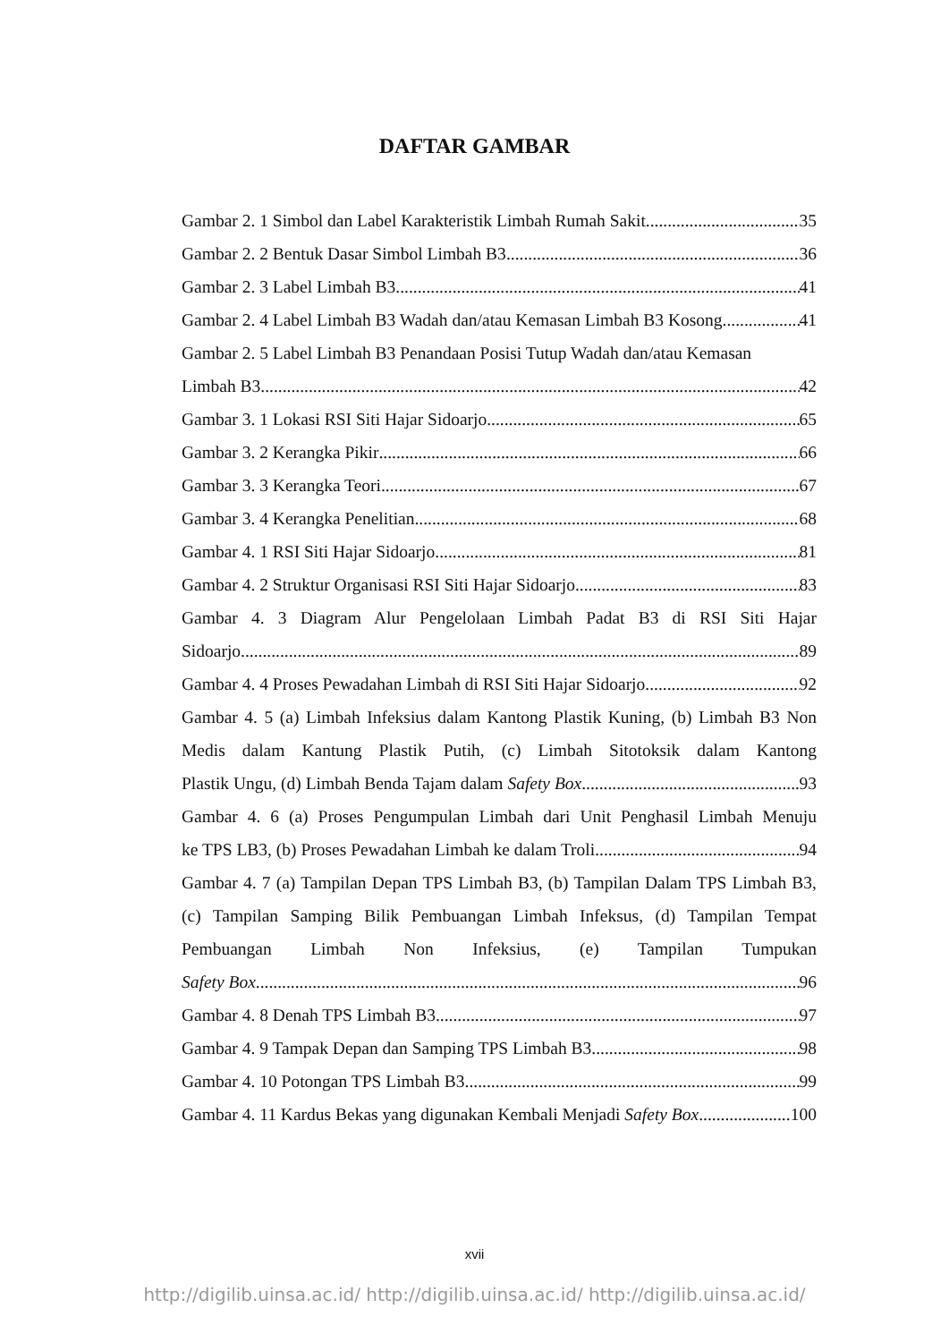DAFTAR GAMBAR
Gambar 2. 1 Simbol dan Label Karakteristik Limbah Rumah Sakit 35
Gambar 2. 2 Bentuk Dasar Simbol Limbah B3 36
Gambar 2. 3 Label Limbah B3 41
Gambar 2. 4 Label Limbah B3 Wadah dan/atau Kemasan Limbah B3 Kosong 41
Gambar 2. 5 Label Limbah B3 Penandaan Posisi Tutup Wadah dan/atau Kemasan
Limbah B3 42
Gambar 3. 1 Lokasi RSI Siti Hajar Sidoarjo 65
Gambar 3. 2 Kerangka Pikir 66
Gambar 3. 3 Kerangka Teori 67
Gambar 3. 4 Kerangka Penelitian 68
Gambar 4. 1 RSI Siti Hajar Sidoarjo 81
Gambar 4. 2 Struktur Organisasi RSI Siti Hajar Sidoarjo 83
Gambar 4. 3 Diagram Alur Pengelolaan Limbah Padat B3 di RSI Siti Hajar
Sidoarjo 89
Gambar 4. 4 Proses Pewadahan Limbah di RSI Siti Hajar Sidoarjo 92
Gambar 4. 5 (a) Limbah Infeksius dalam Kantong Plastik Kuning, (b) Limbah B3 Non Medis dalam Kantung Plastik Putih, (c) Limbah Sitotoksik dalam Kantong
Plastik Ungu, (d) Limbah Benda Tajam dalam Safety Box 93
Gambar 4. 6 (a) Proses Pengumpulan Limbah dari Unit Penghasil Limbah Menuju
ke TPS LB3, (b) Proses Pewadahan Limbah ke dalam Troli 94
Gambar 4. 7 (a) Tampilan Depan TPS Limbah B3, (b) Tampilan Dalam TPS Limbah B3, (c) Tampilan Samping Bilik Pembuangan Limbah Infeksus, (d) Tampilan Tempat Pembuangan Limbah Non Infeksius, (e) Tampilan Tumpukan
Safety Box 96
Gambar 4. 8 Denah TPS Limbah B3 97
Gambar 4. 9 Tampak Depan dan Samping TPS Limbah B3 98
Gambar 4. 10 Potongan TPS Limbah B3 99
Gambar 4. 11 Kardus Bekas yang digunakan Kembali Menjadi Safety Box 100
xvii
http://digilib.uinsa.ac.id/ http://digilib.uinsa.ac.id/ http://digilib.uinsa.ac.id/